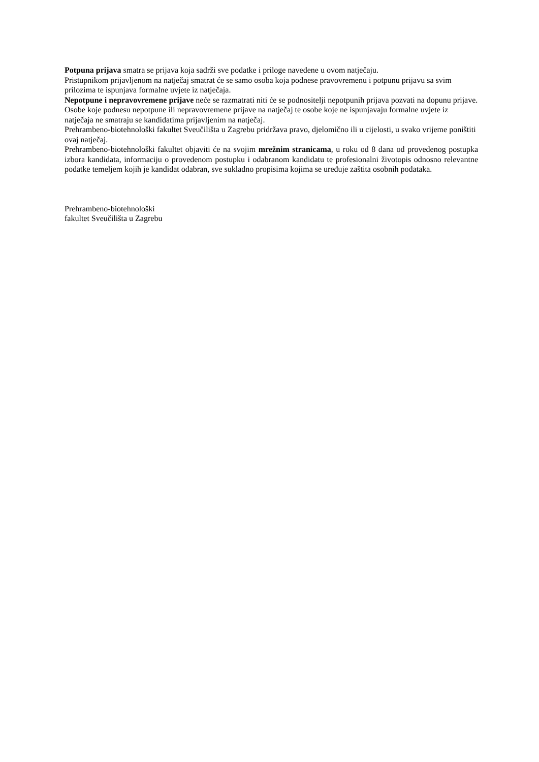Potpuna prijava smatra se prijava koja sadrži sve podatke i priloge navedene u ovom natječaju.
Pristupnikom prijavljenom na natječaj smatrat će se samo osoba koja podnese pravovremenu i potpunu prijavu sa svim prilozima te ispunjava formalne uvjete iz natječaja.
Nepotpune i nepravovremene prijave neće se razmatrati niti će se podnositelji nepotpunih prijava pozvati na dopunu prijave. Osobe koje podnesu nepotpune ili nepravovremene prijave na natječaj te osobe koje ne ispunjavaju formalne uvjete iz natječaja ne smatraju se kandidatima prijavljenim na natječaj.
Prehrambeno-biotehnološki fakultet Sveučilišta u Zagrebu pridržava pravo, djelomično ili u cijelosti, u svako vrijeme poništiti ovaj natječaj.
Prehrambeno-biotehnološki fakultet objaviti će na svojim mrežnim stranicama, u roku od 8 dana od provedenog postupka izbora kandidata, informaciju o provedenom postupku i odabranom kandidatu te profesionalni životopis odnosno relevantne podatke temeljem kojih je kandidat odabran, sve sukladno propisima kojima se uređuje zaštita osobnih podataka.
Prehrambeno-biotehnološki
fakultet Sveučilišta u Zagrebu